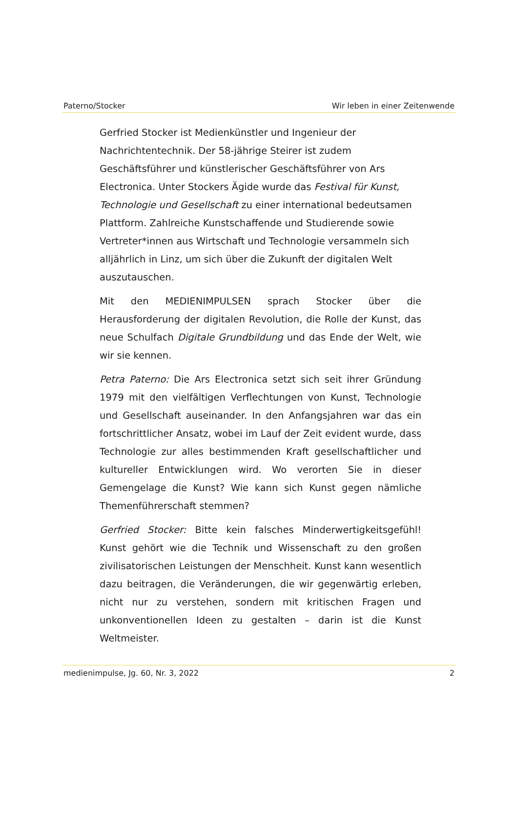Paterno/Stocker Wir leben in einer Zeitenwende
Gerfried Stocker ist Medienkünstler und Ingenieur der Nachrichtentechnik. Der 58-jährige Steirer ist zudem Geschäftsführer und künstlerischer Geschäftsführer von Ars Electronica. Unter Stockers Ägide wurde das Festival für Kunst, Technologie und Gesellschaft zu einer international bedeutsamen Plattform. Zahlreiche Kunstschaffende und Studierende sowie Vertreter*innen aus Wirtschaft und Technologie versammeln sich alljährlich in Linz, um sich über die Zukunft der digitalen Welt auszutauschen.
Mit den MEDIENIMPULSEN sprach Stocker über die Herausforderung der digitalen Revolution, die Rolle der Kunst, das neue Schulfach Digitale Grundbildung und das Ende der Welt, wie wir sie kennen.
Petra Paterno: Die Ars Electronica setzt sich seit ihrer Gründung 1979 mit den vielfältigen Verflechtungen von Kunst, Technologie und Gesellschaft auseinander. In den Anfangsjahren war das ein fortschrittlicher Ansatz, wobei im Lauf der Zeit evident wurde, dass Technologie zur alles bestimmenden Kraft gesellschaftlicher und kultureller Entwicklungen wird. Wo verorten Sie in dieser Gemengelage die Kunst? Wie kann sich Kunst gegen nämliche Themenführerschaft stemmen?
Gerfried Stocker: Bitte kein falsches Minderwertigkeitsgefühl! Kunst gehört wie die Technik und Wissenschaft zu den großen zivilisatorischen Leistungen der Menschheit. Kunst kann wesentlich dazu beitragen, die Veränderungen, die wir gegenwärtig erleben, nicht nur zu verstehen, sondern mit kritischen Fragen und unkonventionellen Ideen zu gestalten – darin ist die Kunst Weltmeister.
medienimpulse, Jg. 60, Nr. 3, 2022 2